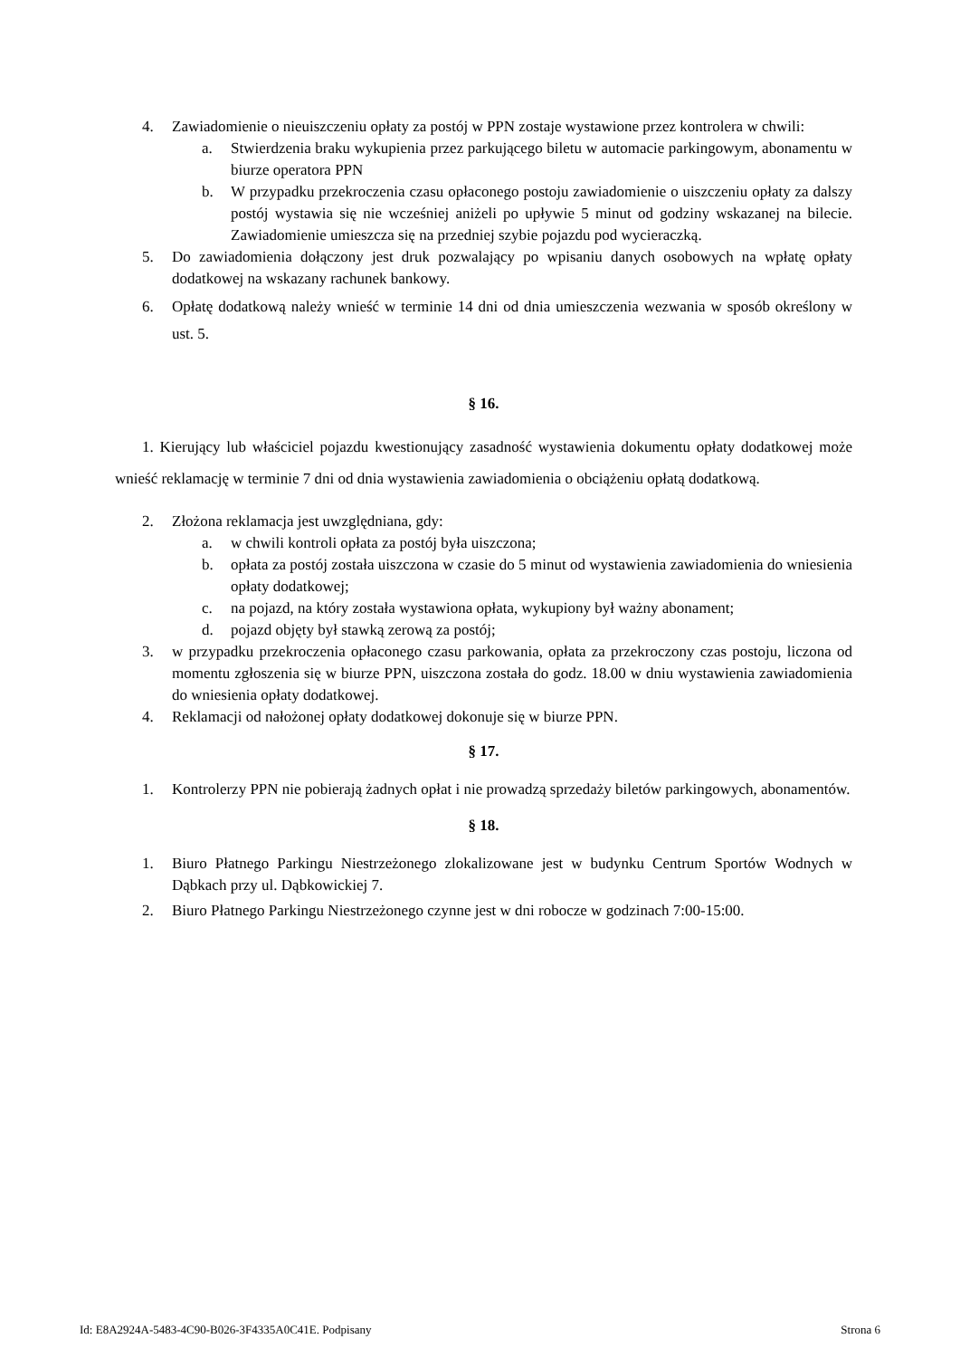4. Zawiadomienie o nieuiszczeniu opłaty za postój w PPN zostaje wystawione przez kontrolera w chwili:
a. Stwierdzenia braku wykupienia przez parkującego biletu w automacie parkingowym, abonamentu w biurze operatora PPN
b. W przypadku przekroczenia czasu opłaconego postoju zawiadomienie o uiszczeniu opłaty za dalszy postój wystawia się nie wcześniej aniżeli po upływie 5 minut od godziny wskazanej na bilecie. Zawiadomienie umieszcza się na przedniej szybie pojazdu pod wycieraczką.
5. Do zawiadomienia dołączony jest druk pozwalający po wpisaniu danych osobowych na wpłatę opłaty dodatkowej na wskazany rachunek bankowy.
6. Opłatę dodatkową należy wnieść w terminie 14 dni od dnia umieszczenia wezwania w sposób określony w ust. 5.
§ 16.
1. Kierujący lub właściciel pojazdu kwestionujący zasadność wystawienia dokumentu opłaty dodatkowej może wnieść reklamację w terminie 7 dni od dnia wystawienia zawiadomienia o obciążeniu opłatą dodatkową.
2. Złożona reklamacja jest uwzględniana, gdy:
a. w chwili kontroli opłata za postój była uiszczona;
b. opłata za postój została uiszczona w czasie do 5 minut od wystawienia zawiadomienia do wniesienia opłaty dodatkowej;
c. na pojazd, na który została wystawiona opłata, wykupiony był ważny abonament;
d. pojazd objęty był stawką zerową za postój;
3. w przypadku przekroczenia opłaconego czasu parkowania, opłata za przekroczony czas postoju, liczona od momentu zgłoszenia się w biurze PPN, uiszczona została do godz. 18.00 w dniu wystawienia zawiadomienia do wniesienia opłaty dodatkowej.
4. Reklamacji od nałożonej opłaty dodatkowej dokonuje się w biurze PPN.
§ 17.
1. Kontrolerzy PPN nie pobierają żadnych opłat i nie prowadzą sprzedaży biletów parkingowych, abonamentów.
§ 18.
1. Biuro Płatnego Parkingu Niestrzeżonego zlokalizowane jest w budynku Centrum Sportów Wodnych w Dąbkach przy ul. Dąbkowickiej 7.
2. Biuro Płatnego Parkingu Niestrzeżonego czynne jest w dni robocze w godzinach 7:00-15:00.
Id: E8A2924A-5483-4C90-B026-3F4335A0C41E. Podpisany Strona 6